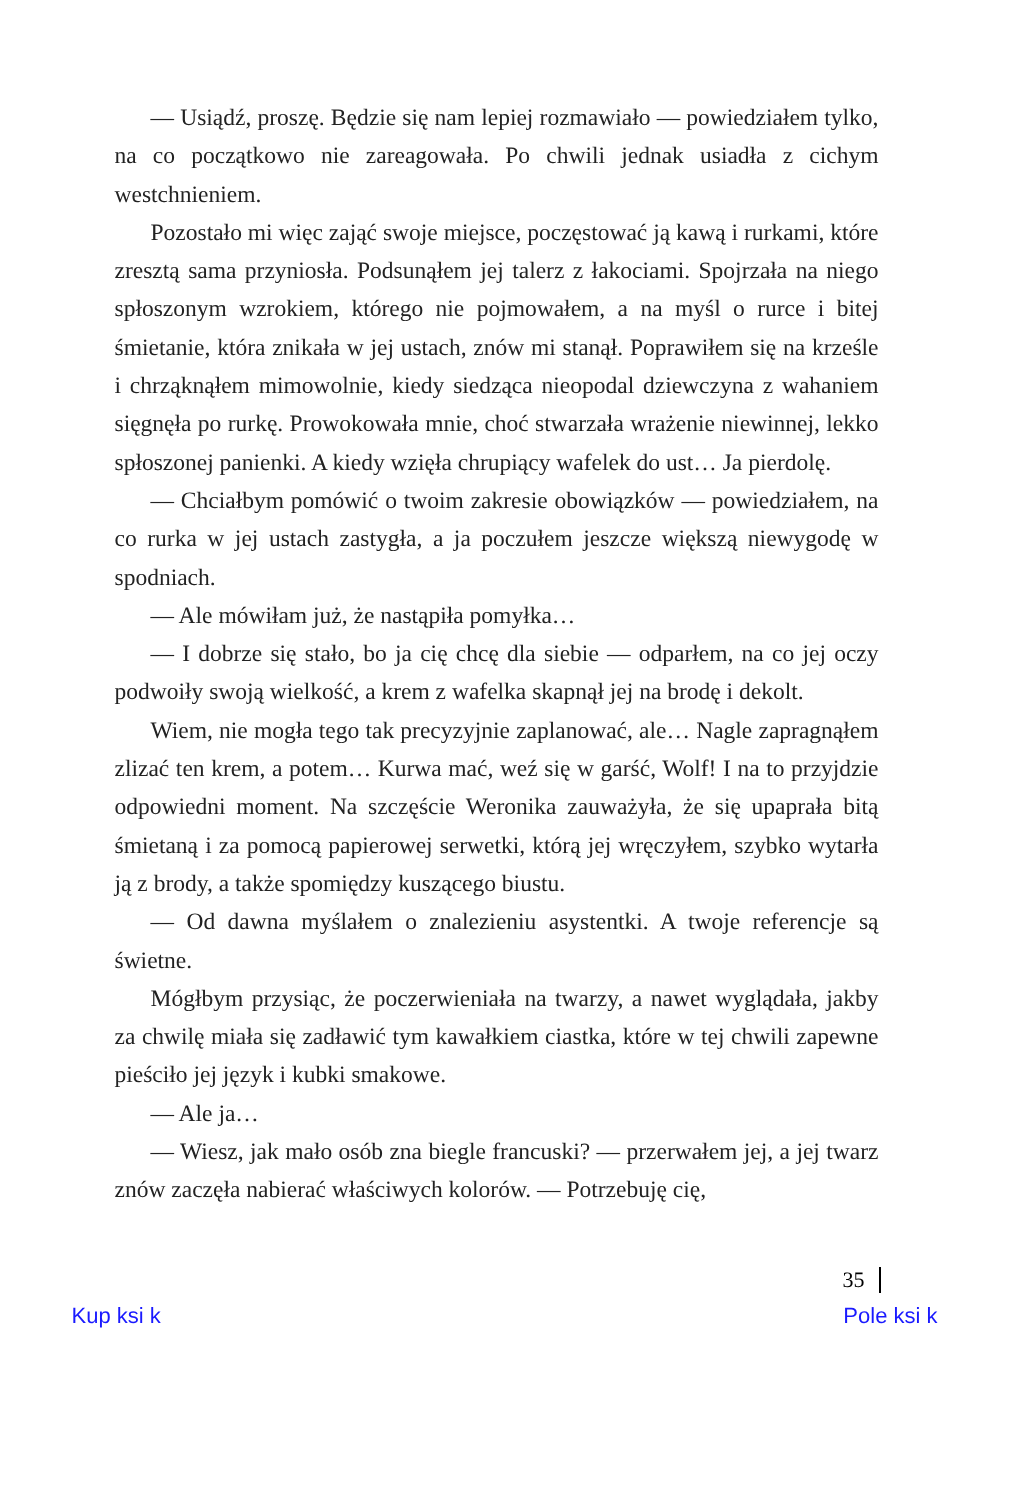— Usiądź, proszę. Będzie się nam lepiej rozmawiało — powiedziałem tylko, na co początkowo nie zareagowała. Po chwili jednak usiadła z cichym westchnieniem.
Pozostało mi więc zająć swoje miejsce, poczęstować ją kawą i rurkami, które zresztą sama przyniosła. Podsunąłem jej talerz z łakociami. Spojrzała na niego spłoszonym wzrokiem, którego nie pojmowałem, a na myśl o rurce i bitej śmietanie, która znikała w jej ustach, znów mi stanął. Poprawiłem się na krześle i chrząknąłem mimowolnie, kiedy siedząca nieopodal dziewczyna z wahaniem sięgnęła po rurkę. Prowokowała mnie, choć stwarzała wrażenie niewinnej, lekko spłoszonej panienki. A kiedy wzięła chrupiący wafelek do ust… Ja pierdolę.
— Chciałbym pomówić o twoim zakresie obowiązków — powiedziałem, na co rurka w jej ustach zastygła, a ja poczułem jeszcze większą niewygodę w spodniach.
— Ale mówiłam już, że nastąpiła pomyłka…
— I dobrze się stało, bo ja cię chcę dla siebie — odparłem, na co jej oczy podwoiły swoją wielkość, a krem z wafelka skapnął jej na brodę i dekolt.
Wiem, nie mogła tego tak precyzyjnie zaplanować, ale… Nagle zapragnąłem zlizać ten krem, a potem… Kurwa mać, weź się w garść, Wolf! I na to przyjdzie odpowiedni moment. Na szczęście Weronika zauważyła, że się upaprała bitą śmietaną i za pomocą papierowej serwetki, którą jej wręczyłem, szybko wytarła ją z brody, a także spomiędzy kuszącego biustu.
— Od dawna myślałem o znalezieniu asystentki. A twoje referencje są świetne.
Mógłbym przysiąc, że poczerwieniała na twarzy, a nawet wyglądała, jakby za chwilę miała się zadławić tym kawałkiem ciastka, które w tej chwili zapewne pieściło jej język i kubki smakowe.
— Ale ja…
— Wiesz, jak mało osób zna biegle francuski? — przerwałem jej, a jej twarz znów zaczęła nabierać właściwych kolorów. — Potrzebuję cię,
35
Kup ksi k Pole ksi k